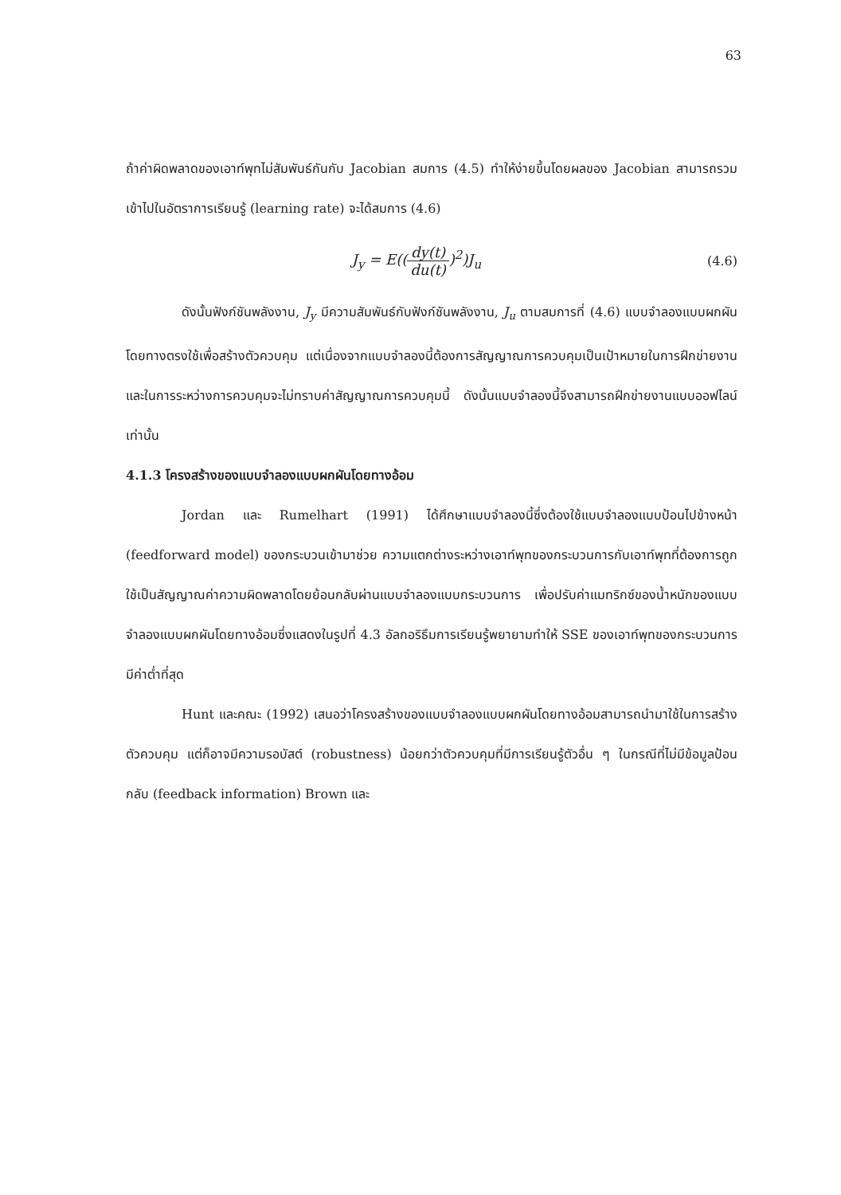63
ถ้าค่าผิดพลาดของเอาท์พุทไม่สัมพันธ์กันกับ Jacobian สมการ (4.5) ทำให้ง่ายขึ้นโดยผลของ Jacobian สามารถรวมเข้าไปในอัตราการเรียนรู้ (learning rate) จะได้สมการ (4.6)
J<sub>y</sub> = E((dy(t) du(t))<sup>2</sup>)J<sub>u</sub> (4.6)
ดังนั้นฟังก์ชันพลังงาน, J<sub>y</sub> มีความสัมพันธ์กับฟังก์ชันพลังงาน, J<sub>u</sub> ตามสมการที่ (4.6) แบบจำลองแบบผกผันโดยทางตรงใช้เพื่อสร้างตัวควบคุม แต่เนื่องจากแบบจำลองนี้ต้องการสัญญาณการควบคุมเป็นเป้าหมายในการฝึกข่ายงาน และในการระหว่างการควบคุมจะไม่ทราบค่าสัญญาณการควบคุมนี้ ดังนั้นแบบจำลองนี้จึงสามารถฝึกข่ายงานแบบออฟไลน์เท่านั้น
4.1.3 โครงสร้างของแบบจำลองแบบผกผันโดยทางอ้อม
Jordan และ Rumelhart (1991) ได้ศึกษาแบบจำลองนี้ซึ่งต้องใช้แบบจำลองแบบป้อนไปข้างหน้า (feedforward model) ของกระบวนเข้ามาช่วย ความแตกต่างระหว่างเอาท์พุทของกระบวนการกับเอาท์พุทที่ต้องการถูกใช้เป็นสัญญาณค่าความผิดพลาดโดยย้อนกลับผ่านแบบจำลองแบบกระบวนการ เพื่อปรับค่าแมทริกซ์ของน้ำหนักของแบบจำลองแบบผกผันโดยทางอ้อมซึ่งแสดงในรูปที่ 4.3 อัลกอริธึมการเรียนรู้พยายามทำให้ SSE ของเอาท์พุทของกระบวนการมีค่าต่ำที่สุด
Hunt และคณะ (1992) เสนอว่าโครงสร้างของแบบจำลองแบบผกผันโดยทางอ้อมสามารถนำมาใช้ในการสร้างตัวควบคุม แต่ก็อาจมีความรอบัสต์ (robustness) น้อยกว่าตัวควบคุมที่มีการเรียนรู้ตัวอื่น ๆ ในกรณีที่ไม่มีข้อมูลป้อนกลับ (feedback information) Brown และ